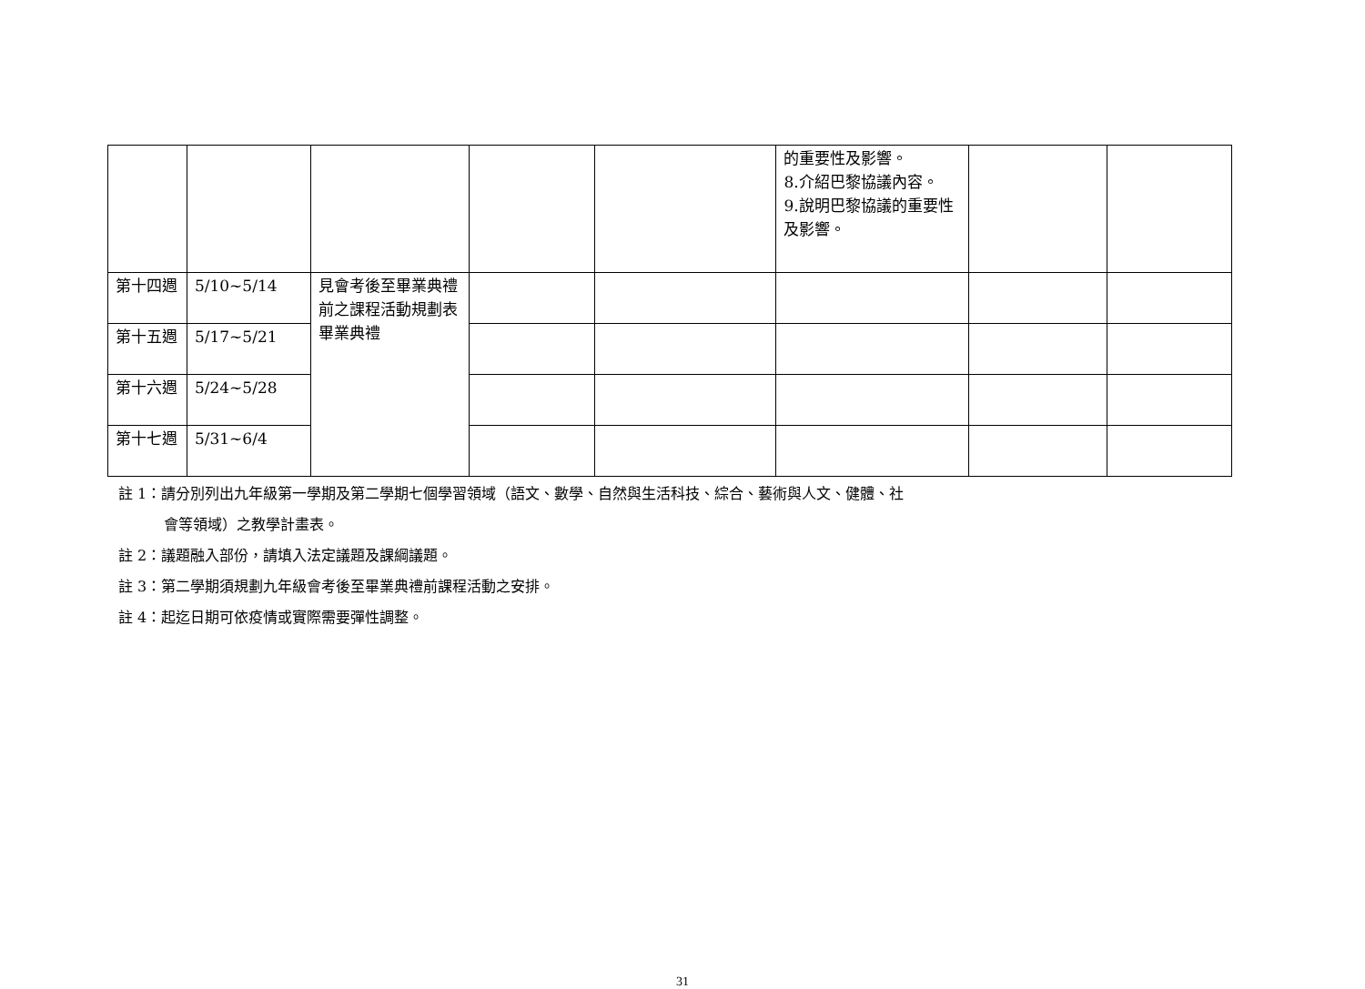| | | | | | 的重要性及影響。 8.介紹巴黎協議內容。 9.說明巴黎協議的重要性及影響。 | | |
| 第十四週 | 5/10~5/14 | 見會考後至畢業典禮前之課程活動規劃表 畢業典禮 | | | | | |
| 第十五週 | 5/17~5/21 | | | | | | |
| 第十六週 | 5/24~5/28 | | | | | | |
| 第十七週 | 5/31~6/4 | | | | | | |
註 1：請分別列出九年級第一學期及第二學期七個學習領域（語文、數學、自然與生活科技、綜合、藝術與人文、健體、社
會等領域）之教學計畫表。
註 2：議題融入部份，請填入法定議題及課綱議題。
註 3：第二學期須規劃九年級會考後至畢業典禮前課程活動之安排。
註 4：起迄日期可依疫情或實際需要彈性調整。
31